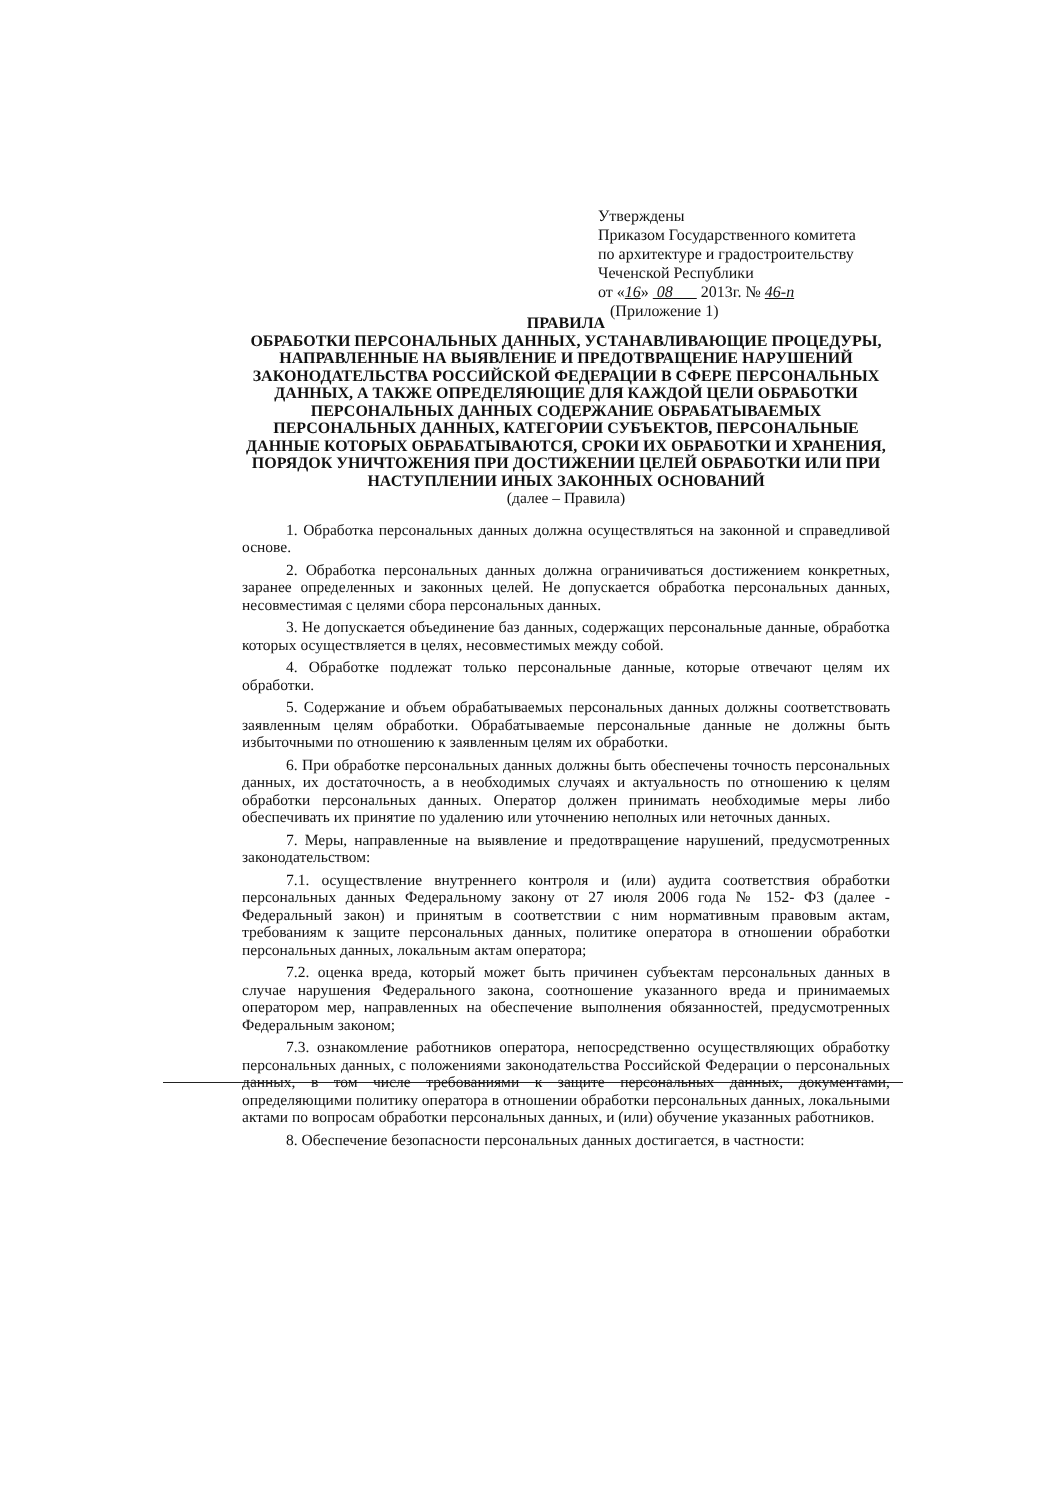Утверждены
Приказом Государственного комитета
по архитектуре и градостроительству
Чеченской Республики
от «16» 08 2013г. № 46-п
(Приложение 1)
ПРАВИЛА
ОБРАБОТКИ ПЕРСОНАЛЬНЫХ ДАННЫХ, УСТАНАВЛИВАЮЩИЕ ПРОЦЕДУРЫ, НАПРАВЛЕННЫЕ НА ВЫЯВЛЕНИЕ И ПРЕДОТВРАЩЕНИЕ НАРУШЕНИЙ ЗАКОНОДАТЕЛЬСТВА РОССИЙСКОЙ ФЕДЕРАЦИИ В СФЕРЕ ПЕРСОНАЛЬНЫХ ДАННЫХ, А ТАКЖЕ ОПРЕДЕЛЯЮЩИЕ ДЛЯ КАЖДОЙ ЦЕЛИ ОБРАБОТКИ ПЕРСОНАЛЬНЫХ ДАННЫХ СОДЕРЖАНИЕ ОБРАБАТЫВАЕМЫХ ПЕРСОНАЛЬНЫХ ДАННЫХ, КАТЕГОРИИ СУБЪЕКТОВ, ПЕРСОНАЛЬНЫЕ ДАННЫЕ КОТОРЫХ ОБРАБАТЫВАЮТСЯ, СРОКИ ИХ ОБРАБОТКИ И ХРАНЕНИЯ, ПОРЯДОК УНИЧТОЖЕНИЯ ПРИ ДОСТИЖЕНИИ ЦЕЛЕЙ ОБРАБОТКИ ИЛИ ПРИ НАСТУПЛЕНИИ ИНЫХ ЗАКОННЫХ ОСНОВАНИЙ
(далее – Правила)
1. Обработка персональных данных должна осуществляться на законной и справедливой основе.
2. Обработка персональных данных должна ограничиваться достижением конкретных, заранее определенных и законных целей. Не допускается обработка персональных данных, несовместимая с целями сбора персональных данных.
3. Не допускается объединение баз данных, содержащих персональные данные, обработка которых осуществляется в целях, несовместимых между собой.
4. Обработке подлежат только персональные данные, которые отвечают целям их обработки.
5. Содержание и объем обрабатываемых персональных данных должны соответствовать заявленным целям обработки. Обрабатываемые персональные данные не должны быть избыточными по отношению к заявленным целям их обработки.
6. При обработке персональных данных должны быть обеспечены точность персональных данных, их достаточность, а в необходимых случаях и актуальность по отношению к целям обработки персональных данных. Оператор должен принимать необходимые меры либо обеспечивать их принятие по удалению или уточнению неполных или неточных данных.
7. Меры, направленные на выявление и предотвращение нарушений, предусмотренных законодательством:
7.1. осуществление внутреннего контроля и (или) аудита соответствия обработки персональных данных Федеральному закону от 27 июля 2006 года № 152- ФЗ (далее - Федеральный закон) и принятым в соответствии с ним нормативным правовым актам, требованиям к защите персональных данных, политике оператора в отношении обработки персональных данных, локальным актам оператора;
7.2. оценка вреда, который может быть причинен субъектам персональных данных в случае нарушения Федерального закона, соотношение указанного вреда и принимаемых оператором мер, направленных на обеспечение выполнения обязанностей, предусмотренных Федеральным законом;
7.3. ознакомление работников оператора, непосредственно осуществляющих обработку персональных данных, с положениями законодательства Российской Федерации о персональных данных, в том числе требованиями к защите персональных данных, документами, определяющими политику оператора в отношении обработки персональных данных, локальными актами по вопросам обработки персональных данных, и (или) обучение указанных работников.
8. Обеспечение безопасности персональных данных достигается, в частности: